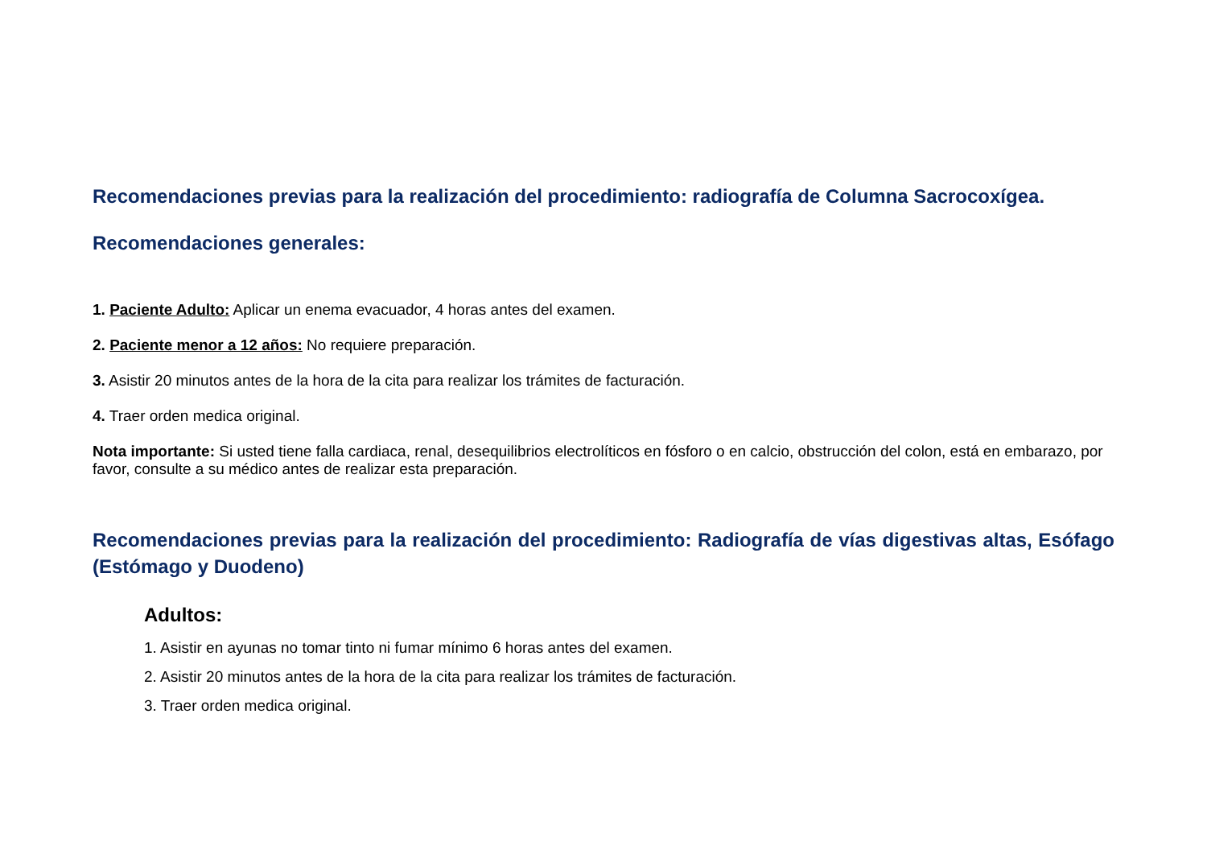Recomendaciones previas para la realización del procedimiento: radiografía de Columna Sacrocoxígea.
Recomendaciones generales:
1. Paciente Adulto: Aplicar un enema evacuador, 4 horas antes del examen.
2. Paciente menor a 12 años: No requiere preparación.
3. Asistir 20 minutos antes de la hora de la cita para realizar los trámites de facturación.
4. Traer orden medica original.
Nota importante: Si usted tiene falla cardiaca, renal, desequilibrios electrolíticos en fósforo o en calcio, obstrucción del colon, está en embarazo, por favor, consulte a su médico antes de realizar esta preparación.
Recomendaciones previas para la realización del procedimiento: Radiografía de vías digestivas altas, Esófago (Estómago y Duodeno)
Adultos:
1. Asistir en ayunas no tomar tinto ni fumar mínimo 6 horas antes del examen.
2. Asistir 20 minutos antes de la hora de la cita para realizar los trámites de facturación.
3. Traer orden medica original.